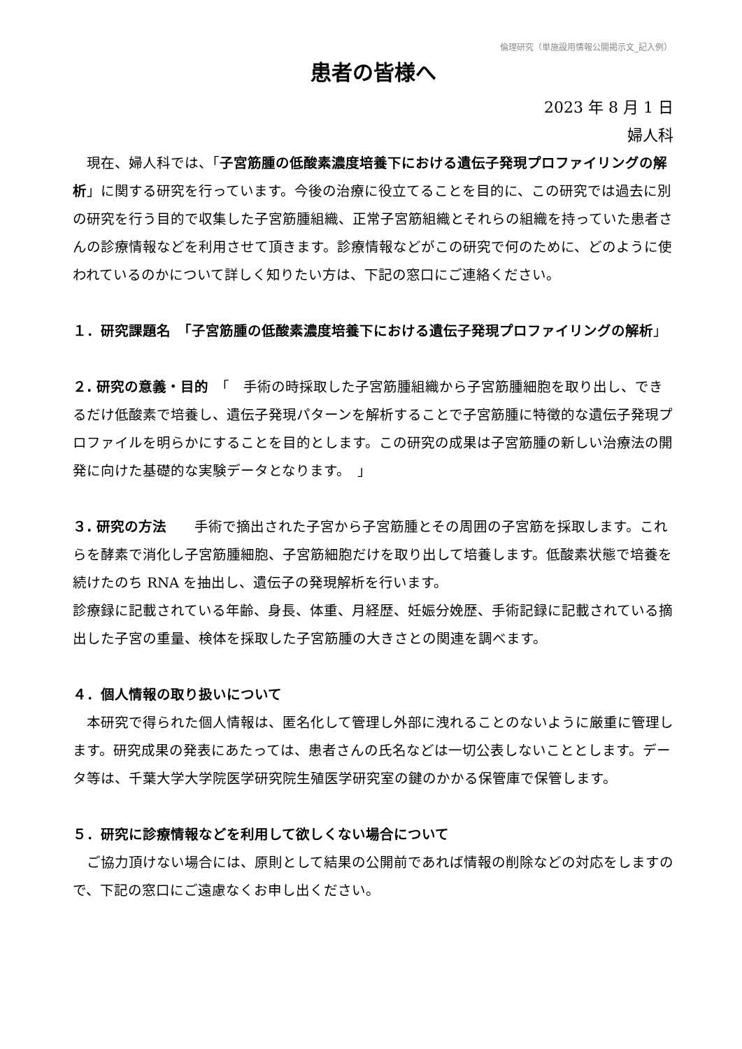倫理研究（単施設用情報公開掲示文_記入例）
患者の皆様へ
2023 年 8 月 1 日
婦人科
　現在、婦人科では、「子宮筋腫の低酸素濃度培養下における遺伝子発現プロファイリングの解析」に関する研究を行っています。今後の治療に役立てることを目的に、この研究では過去に別の研究を行う目的で収集した子宮筋腫組織、正常子宮筋組織とそれらの組織を持っていた患者さんの診療情報などを利用させて頂きます。診療情報などがこの研究で何のために、どのように使われているのかについて詳しく知りたい方は、下記の窓口にご連絡ください。
１．研究課題名　「子宮筋腫の低酸素濃度培養下における遺伝子発現プロファイリングの解析」
２. 研究の意義・目的　「　手術の時採取した子宮筋腫組織から子宮筋腫細胞を取り出し、できるだけ低酸素で培養し、遺伝子発現パターンを解析することで子宮筋腫に特徴的な遺伝子発現プロファイルを明らかにすることを目的とします。この研究の成果は子宮筋腫の新しい治療法の開発に向けた基礎的な実験データとなります。　」
３. 研究の方法　　手術で摘出された子宮から子宮筋腫とその周囲の子宮筋を採取します。これらを酵素で消化し子宮筋腫細胞、子宮筋細胞だけを取り出して培養します。低酸素状態で培養を続けたのち RNA を抽出し、遺伝子の発現解析を行います。
診療録に記載されている年齢、身長、体重、月経歴、妊娠分娩歴、手術記録に記載されている摘出した子宮の重量、検体を採取した子宮筋腫の大きさとの関連を調べます。
４．個人情報の取り扱いについて
　本研究で得られた個人情報は、匿名化して管理し外部に洩れることのないように厳重に管理します。研究成果の発表にあたっては、患者さんの氏名などは一切公表しないこととします。データ等は、千葉大学大学院医学研究院生殖医学研究室の鍵のかかる保管庫で保管します。
５．研究に診療情報などを利用して欲しくない場合について
　ご協力頂けない場合には、原則として結果の公開前であれば情報の削除などの対応をしますので、下記の窓口にご遠慮なくお申し出ください。